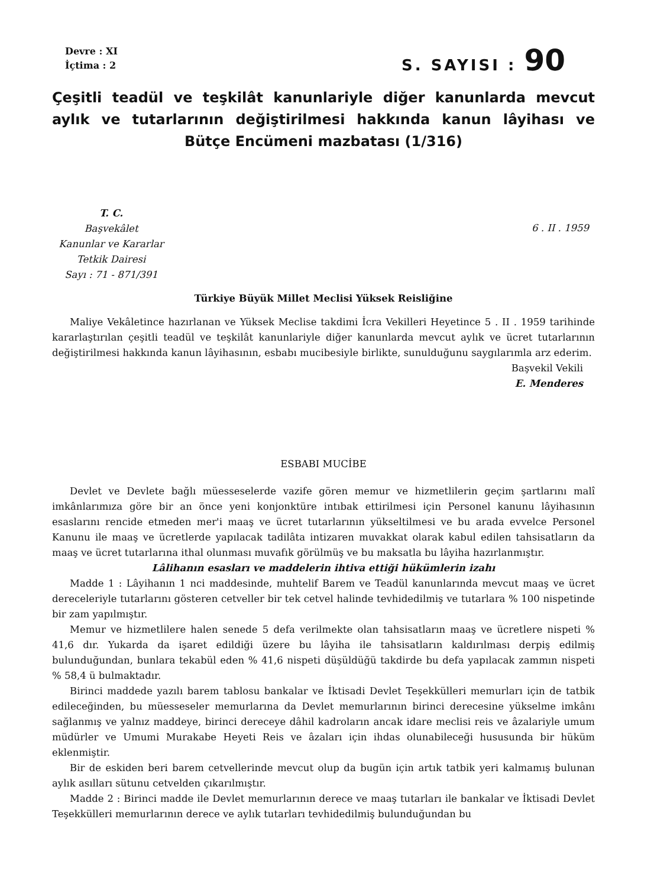Devre : XI
İçtima : 2
S. SAYISI : 90
Çeşitli teadül ve teşkilât kanunlariyle diğer kanunlarda mevcut aylık ve tutarlarının değiştirilmesi hakkında kanun lâyihası ve Bütçe Encümeni mazbatası (1/316)
T. C.
Başvekâlet
Kanunlar ve Kararlar
Tetkik Dairesi
Sayı : 71 - 871/391
6 . II . 1959
Türkiye Büyük Millet Meclisi Yüksek Reisliğine
Maliye Vekâletince hazırlanan ve Yüksek Meclise takdimi İcra Vekilleri Heyetince 5 . II . 1959 tarihinde kararlaştırılan çeşitli teadül ve teşkilât kanunlariyle diğer kanunlarda mevcut aylık ve ücret tutarlarının değiştirilmesi hakkında kanun lâyihasının, esbabı mucibesiyle birlikte, sunulduğunu saygılarımla arz ederim.
Başvekil Vekili
E. Menderes
ESBABI MUCİBE
Devlet ve Devlete bağlı müesseselerde vazife gören memur ve hizmetlilerin geçim şartlarını malî imkânlarımıza göre bir an önce yeni konjonktüre intıbak ettirilmesi için Personel kanunu lâyihasının esaslarını rencide etmeden mer'i maaş ve ücret tutarlarının yükseltilmesi ve bu arada evvelce Personel Kanunu ile maaş ve ücretlerde yapılacak tadilâta intizaren muvakkat olarak kabul edilen tahsisatların da maaş ve ücret tutarlarına ithal olunması muvafık görülmüş ve bu maksatla bu lâyiha hazırlanmıştır.
Lâlihanın esasları ve maddelerin ihtiva ettiği hükümlerin izahı
Madde 1 : Lâyihanın 1 nci maddesinde, muhtelif Barem ve Teadül kanunlarında mevcut maaş ve ücret dereceleriyle tutarlarını gösteren cetveller bir tek cetvel halinde tevhidedilmiş ve tutarlara % 100 nispetinde bir zam yapılmıştır.
Memur ve hizmetlilere halen senede 5 defa verilmekte olan tahsisatların maaş ve ücretlere nispeti % 41,6 dır. Yukarda da işaret edildiği üzere bu lâyiha ile tahsisatların kaldırılması derpiş edilmiş bulunduğundan, bunlara tekabül eden % 41,6 nispeti düşüldüğü takdirde bu defa yapılacak zammın nispeti % 58,4 ü bulmaktadır.
Birinci maddede yazılı barem tablosu bankalar ve İktisadi Devlet Teşekkülleri memurları için de tatbik edileceğinden, bu müesseseler memurlarına da Devlet memurlarının birinci derecesine yükselme imkânı sağlanmış ve yalnız maddeye, birinci dereceye dâhil kadroların ancak idare meclisi reis ve âzalariyle umum müdürler ve Umumi Murakabe Heyeti Reis ve âzaları için ihdas olunabileceği hususunda bir hüküm eklenmiştir.
Bir de eskiden beri barem cetvellerinde mevcut olup da bugün için artık tatbik yeri kalmamış bulunan aylık asılları sütunu cetvelden çıkarılmıştır.
Madde 2 : Birinci madde ile Devlet memurlarının derece ve maaş tutarları ile bankalar ve İktisadi Devlet Teşekkülleri memurlarının derece ve aylık tutarları tevhidedilmiş bulunduğundan bu